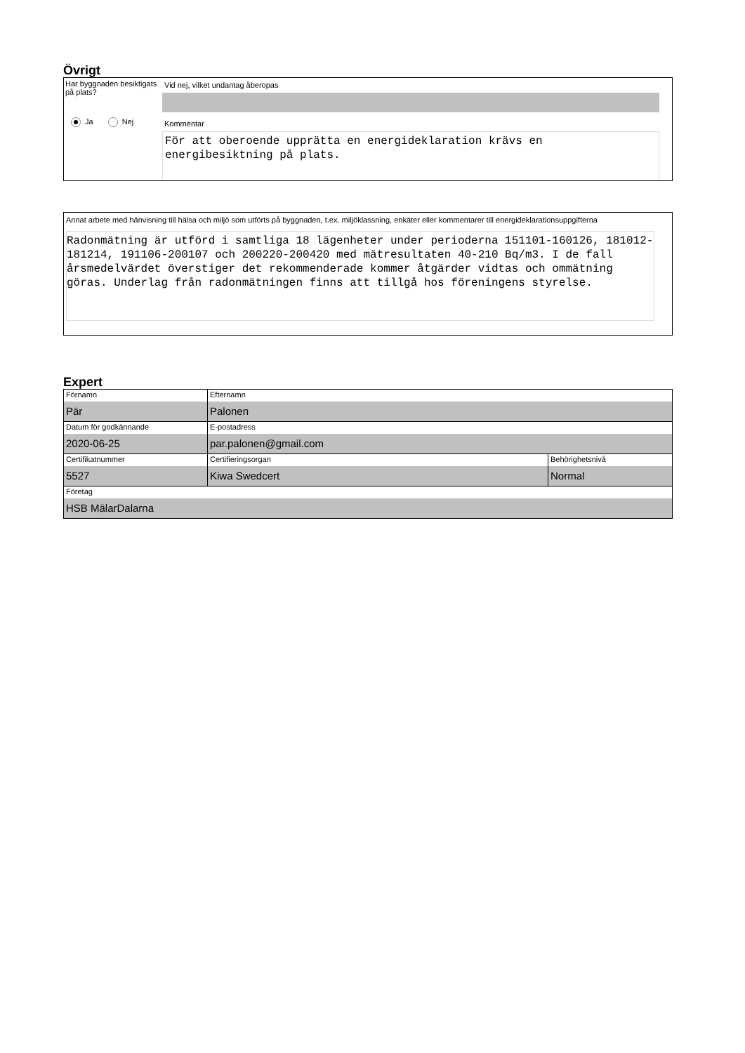Övrigt
Har byggnaden besiktigats på plats?
Ja Nej
Vid nej, vilket undantag åberopas
Kommentar
För att oberoende upprätta en energideklaration krävs en energibesiktning på plats.
Annat arbete med hänvisning till hälsa och miljö som utförts på byggnaden, t.ex. miljöklassning, enkäter eller kommentarer till energideklarationsuppgifterna
Radonmätning är utförd i samtliga 18 lägenheter under perioderna 151101-160126, 181012-181214, 191106-200107 och 200220-200420 med mätresultaten 40-210 Bq/m3. I de fall årsmedelvärdet överstiger det rekommenderade kommer åtgärder vidtas och ommätning göras. Underlag från radonmätningen finns att tillgå hos föreningens styrelse.
Expert
| Förnamn Pär | Efternamn Palonen | |
| Datum för godkännande 2020-06-25 | E-postadress par.palonen@gmail.com | |
| Certifikatnummer 5527 | Certifieringsorgan Kiwa Swedcert | Behörighetsnivå Normal |
| Företag HSB MälarDalarna | | |